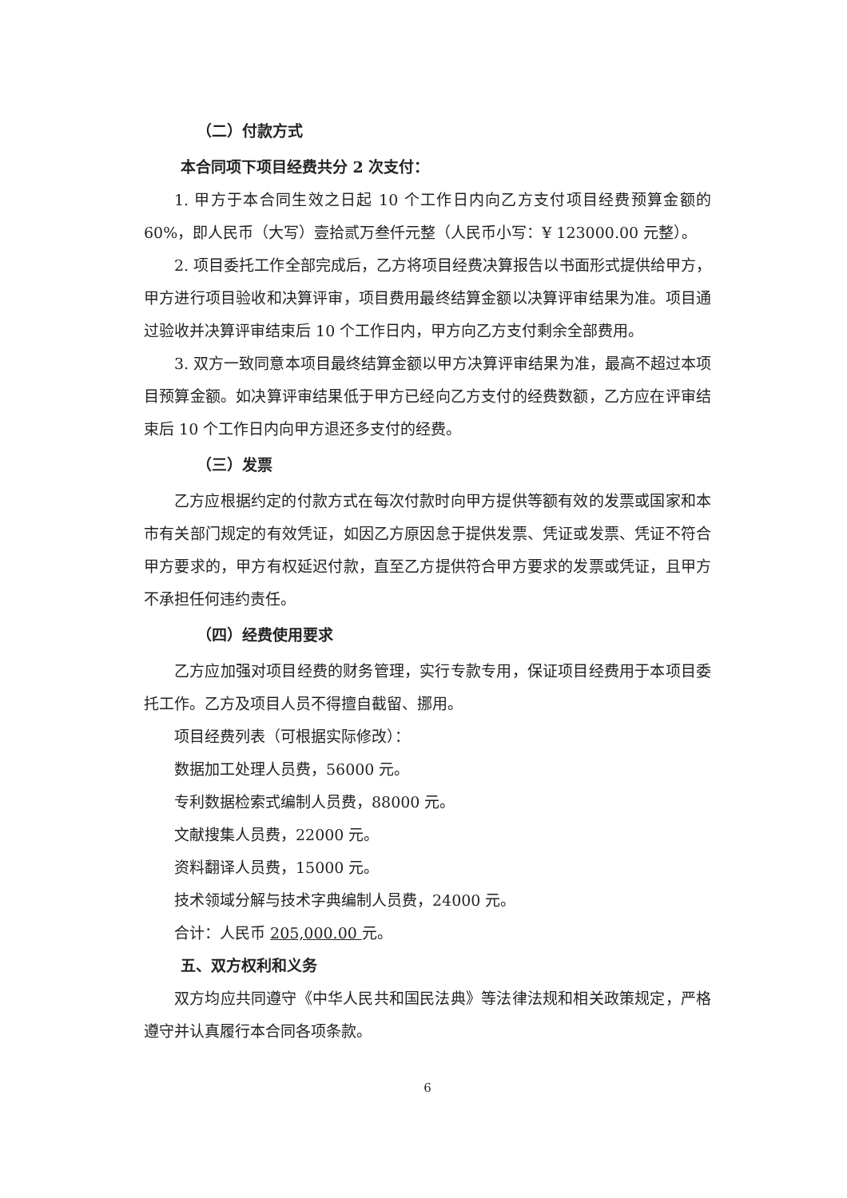（二）付款方式
本合同项下项目经费共分 2 次支付：
1. 甲方于本合同生效之日起 10 个工作日内向乙方支付项目经费预算金额的60%，即人民币（大写）壹拾贰万叁仟元整（人民币小写：¥ 123000.00 元整）。
2. 项目委托工作全部完成后，乙方将项目经费决算报告以书面形式提供给甲方，甲方进行项目验收和决算评审，项目费用最终结算金额以决算评审结果为准。项目通过验收并决算评审结束后 10 个工作日内，甲方向乙方支付剩余全部费用。
3. 双方一致同意本项目最终结算金额以甲方决算评审结果为准，最高不超过本项目预算金额。如决算评审结果低于甲方已经向乙方支付的经费数额，乙方应在评审结束后 10 个工作日内向甲方退还多支付的经费。
（三）发票
乙方应根据约定的付款方式在每次付款时向甲方提供等额有效的发票或国家和本市有关部门规定的有效凭证，如因乙方原因怠于提供发票、凭证或发票、凭证不符合甲方要求的，甲方有权延迟付款，直至乙方提供符合甲方要求的发票或凭证，且甲方不承担任何违约责任。
（四）经费使用要求
乙方应加强对项目经费的财务管理，实行专款专用，保证项目经费用于本项目委托工作。乙方及项目人员不得擅自截留、挪用。
项目经费列表（可根据实际修改）：
数据加工处理人员费，56000 元。
专利数据检索式编制人员费，88000 元。
文献搜集人员费，22000 元。
资料翻译人员费，15000 元。
技术领域分解与技术字典编制人员费，24000 元。
合计：人民币 205,000.00 元。
五、双方权利和义务
双方均应共同遵守《中华人民共和国民法典》等法律法规和相关政策规定，严格遵守并认真履行本合同各项条款。
6